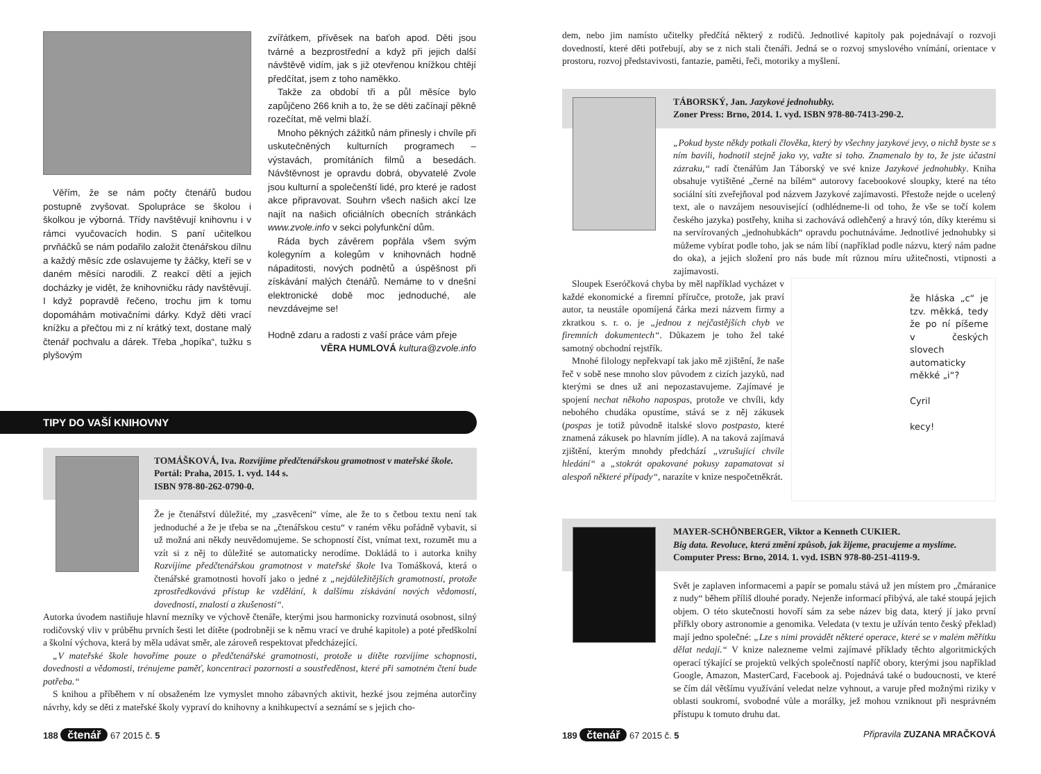Věřím, že se nám počty čtenářů budou postupně zvyšovat. Spolupráce se školou i školkou je výborná. Třídy navštěvují knihovnu i v rámci vyučovacích hodin. S paní učitelkou prvňáčků se nám podařilo založit čtenářskou dílnu a každý měsíc zde oslavujeme ty žáčky, kteří se v daném měsíci narodili. Z reakcí dětí a jejich docházky je vidět, že knihovničku rády navštěvují. I když popravdě řečeno, trochu jim k tomu dopomáhám motivačními dárky. Když děti vrací knížku a přečtou mi z ní krátký text, dostane malý čtenář pochvalu a dárek. Třeba „hopíka“, tužku s plyšovým
zvířátkem, přívěsek na baťoh apod. Děti jsou tvárné a bezprostřední a když při jejich další návštěvě vidím, jak s již otevřenou knížkou chtějí předčítat, jsem z toho naměkko.
Takže za období tři a půl měsíce bylo zapůjčeno 266 knih a to, že se děti začínají pěkně rozečítat, mě velmi blaží.
Mnoho pěkných zážitků nám přinesly i chvíle při uskutečněných kulturních programech – výstavách, promítáních filmů a besedách. Návštěvnost je opravdu dobrá, obyvatelé Zvole jsou kulturní a společenští lidé, pro které je radost akce připravovat. Souhrn všech našich akcí lze najít na našich oficiálních obecních stránkách www.zvole.info v sekci polyfunkční dům.
Ráda bych závěrem popřála všem svým kolegyním a kolegům v knihovnách hodně nápaditosti, nových podnětů a úspěšnost při získávání malých čtenářů. Nemáme to v dnešní elektronické době moc jednoduché, ale nevzdávejme se!
Hodně zdaru a radosti z vaší práce vám přeje
VĚRA HUMLOVÁ kultura@zvole.info
TIPY DO VAŠÍ KNIHOVNY
TOMÁŠKOVÁ, Iva. Rozvíjíme předčtenářskou gramotnost v mateřské škole. Portál: Praha, 2015. 1. vyd. 144 s.
ISBN 978-80-262-0790-0.
Že je čtenářství důležité, my „zasvěcení“ víme, ale že to s četbou textu není tak jednoduché a že je třeba se na „čtenářskou cestu“ v raném věku pořádně vybavit, si už možná ani někdy neuvědomujeme. Se schopností číst, vnímat text, rozumět mu a vzít si z něj to důležité se automaticky nerodíme. Dokládá to i autorka knihy Rozvíjíme předčtenářskou gramotnost v mateřské škole Iva Tomášková, která o čtenářské gramotnosti hovoří jako o jedné z „nejdůležitějších gramotností, protože zprostředkovává přístup ke vzdělání, k dalšímu získávání nových vědomostí, dovedností, znalostí a zkušeností“.
Autorka úvodem nastiňuje hlavní mezníky ve výchově čtenáře, kterými jsou harmonicky rozvinutá osobnost, silný rodičovský vliv v průběhu prvních šesti let dítěte (podrobněji se k němu vrací ve druhé kapitole) a poté předškolní a školní výchova, která by měla udávat směr, ale zároveň respektovat předcházející.
„V mateřské škole hovoříme pouze o předčtenářské gramotnosti, protože u dítěte rozvíjíme schopnosti, dovednosti a vědomosti, trénujeme paměť, koncentraci pozornosti a soustředěnost, které při samotném čtení bude potřeba.“
S knihou a příběhem v ní obsaženém lze vymyslet mnoho zábavných aktivit, hezké jsou zejména autorčiny návrhy, kdy se děti z mateřské školy vypraví do knihovny a knihkupectví a seznámí se s jejich cho-
188 čtenář 67 2015 č. 5
dem, nebo jim namísto učitelky předčítá některý z rodičů. Jednotlivé kapitoly pak pojednávají o rozvoji dovedností, které děti potřebují, aby se z nich stali čtenáři. Jedná se o rozvoj smyslového vnímání, orientace v prostoru, rozvoj představivosti, fantazie, paměti, řeči, motoriky a myšlení.
TÁBORSKÝ, Jan. Jazykové jednohubky.
Zoner Press: Brno, 2014. 1. vyd. ISBN 978-80-7413-290-2.
„Pokud byste někdy potkali člověka, který by všechny jazykové jevy, o nichž byste se s ním bavili, hodnotil stejně jako vy, važte si toho. Znamenalo by to, že jste účastni zázraku,“ radí čtenářům Jan Táborský ve své knize Jazykové jednohubky. Kniha obsahuje vytištěné „černé na bílém“ autorovy facebookové sloupky, které na této sociální síti zveřejňoval pod názvem Jazykové zajímavosti. Přestože nejde o ucelený text, ale o navzájem nesouvisející (odhlédneme-li od toho, že vše se točí kolem českého jazyka) postřehy, kniha si zachovává odlehčený a hravý tón, díky kterému si na servírovaných „jednohubkách“ opravdu pochutnáváme. Jednotlivé jednohubky si můžeme vybírat podle toho, jak se nám líbí (například podle názvu, který nám padne do oka), a jejich složení pro nás bude mít různou míru užitečnosti, vtipnosti a zajímavosti.
Sloupek Eseróčková chyba by měl například vycházet v každé ekonomické a firemní příručce, protože, jak praví autor, ta neustále opomíjená čárka mezi názvem firmy a zkratkou s. r. o. je „jednou z nejčastějších chyb ve firemních dokumentech“. Důkazem je toho žel také samotný obchodní rejstřík.
Mnohé filology nepřekvapí tak jako mě zjištění, že naše řeč v sobě nese mnoho slov původem z cizích jazyků, nad kterými se dnes už ani nepozastavujeme. Zajímavé je spojení nechat někoho napospas, protože ve chvíli, kdy nebohého chudáka opustíme, stává se z něj zákusek (pospas je totiž původně italské slovo postpasto, které znamená zákusek po hlavním jídle). A na taková zajímavá zjištění, kterým mnohdy předchází „vzrušující chvíle hledání“ a „stokrát opakované pokusy zapamatovat si alespoň některé případy“, narazíte v knize nespočetněkrát.
že hláska „c“ je tzv. měkká, tedy že po ní píšeme v českých slovech automaticky měkké „i“?
Cyril
kecy!
MAYER-SCHÖNBERGER, Viktor a Kenneth CUKIER.
Big data. Revoluce, která změní způsob, jak žijeme, pracujeme a myslíme.
Computer Press: Brno, 2014. 1. vyd. ISBN 978-80-251-4119-9.
Svět je zaplaven informacemi a papír se pomalu stává už jen místem pro „čmáranice z nudy“ během příliš dlouhé porady. Nejenže informací přibývá, ale také stoupá jejich objem. O této skutečnosti hovoří sám za sebe název big data, který jí jako první přiřkly obory astronomie a genomika. Veledata (v textu je užíván tento český překlad) mají jedno společné: „Lze s nimi provádět některé operace, které se v malém měřítku dělat nedají.“ V knize nalezneme velmi zajímavé příklady těchto algoritmických operací týkající se projektů velkých společností napříč obory, kterými jsou například Google, Amazon, MasterCard, Facebook aj. Pojednává také o budoucnosti, ve které se čím dál většímu využívání veledat nelze vyhnout, a varuje před možnými riziky v oblasti soukromí, svobodné vůle a morálky, jež mohou vzniknout při nesprávném přístupu k tomuto druhu dat.
189 čtenář 67 2015 č. 5 Připravila ZUZANA MRAČKOVÁ